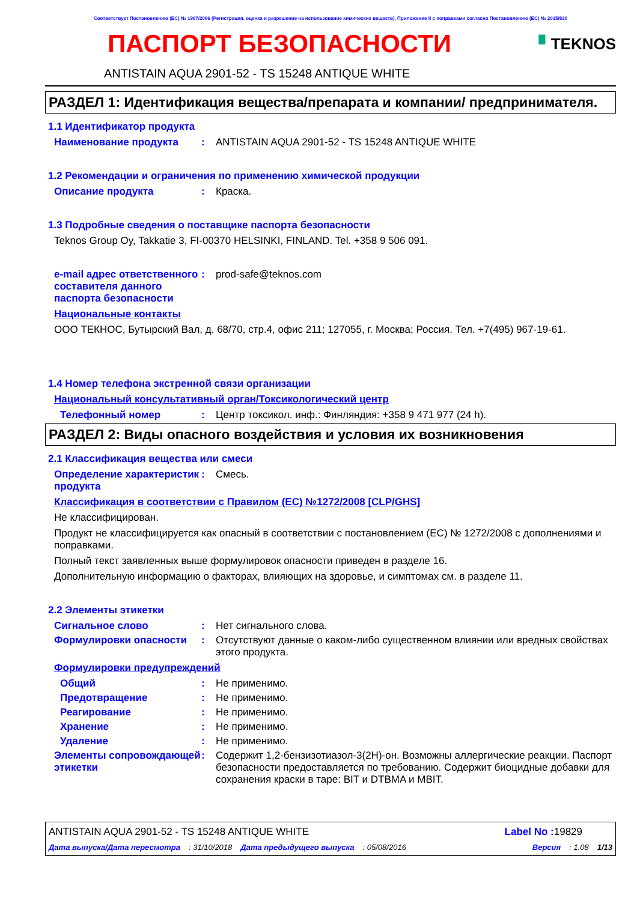Соответствует Постановлению (ЕС) № 1907/2006 (Регистрация, оценка и разрешение на использование химических веществ), Приложение II с поправками согласно Постановлению (ЕС) № 2015/830
ПАСПОРТ БЕЗОПАСНОСТИ
▘TEKNOS
ANTISTAIN AQUA 2901-52 - TS 15248 ANTIQUE WHITE
РАЗДЕЛ 1: Идентификация вещества/препарата и компании/ предпринимателя.
1.1 Идентификатор продукта
Наименование продукта : ANTISTAIN AQUA 2901-52 - TS 15248 ANTIQUE WHITE
1.2 Рекомендации и ограничения по применению химической продукции
Описание продукта : Краска.
1.3 Подробные сведения о поставщике паспорта безопасности
Teknos Group Oy, Takkatie 3, FI-00370 HELSINKI, FINLAND. Tel. +358 9 506 091.
e-mail адрес ответственного составителя данного паспорта безопасности
: prod-safe@teknos.com
Национальные контакты
ООО ТЕКНОС, Бутырский Вал, д. 68/70, стр.4, офис 211; 127055, г. Москва; Россия. Тел. +7(495) 967-19-61.
1.4 Номер телефона экстренной связи организации
Национальный консультативный орган/Токсикологический центр
Телефонный номер : Центр токсикол. инф.: Финляндия: +358 9 471 977 (24 h).
РАЗДЕЛ 2: Виды опасного воздействия и условия их возникновения
2.1 Классификация вещества или смеси
Определение характеристик продукта
: Смесь.
Классификация в соответствии с Правилом (EC) №1272/2008 [CLP/GHS]
Не классифицирован.
Продукт не классифицируется как опасный в соответствии с постановлением (ЕС) № 1272/2008 с дополнениями и поправками.
Полный текст заявленных выше формулировок опасности приведен в разделе 16.
Дополнительную информацию о факторах, влияющих на здоровье, и симптомах см. в разделе 11.
2.2 Элементы этикетки
Сигнальное слово : Нет сигнального слова.
Формулировки опасности : Отсутствуют данные о каком-либо существенном влиянии или вредных свойствах этого продукта.
Формулировки предупреждений
Общий : Не применимо.
Предотвращение : Не применимо.
Реагирование : Не применимо.
Хранение : Не применимо.
Удаление : Не применимо.
Элементы сопровождающей этикетки
: Содержит 1,2-бензизотиазол-3(2H)-он. Возможны аллергические реакции. Паспорт безопасности предоставляется по требованию. Содержит биоцидные добавки для сохранения краски в таре: BIT и DTBMA и MBIT.
ANTISTAIN AQUA 2901-52 - TS 15248 ANTIQUE WHITE
Label No : 19829
Дата выпуска/Дата пересмотра: 31/10/2018 Дата предыдущего выпуска: 05/08/2016 Версия: 1.08 1/13